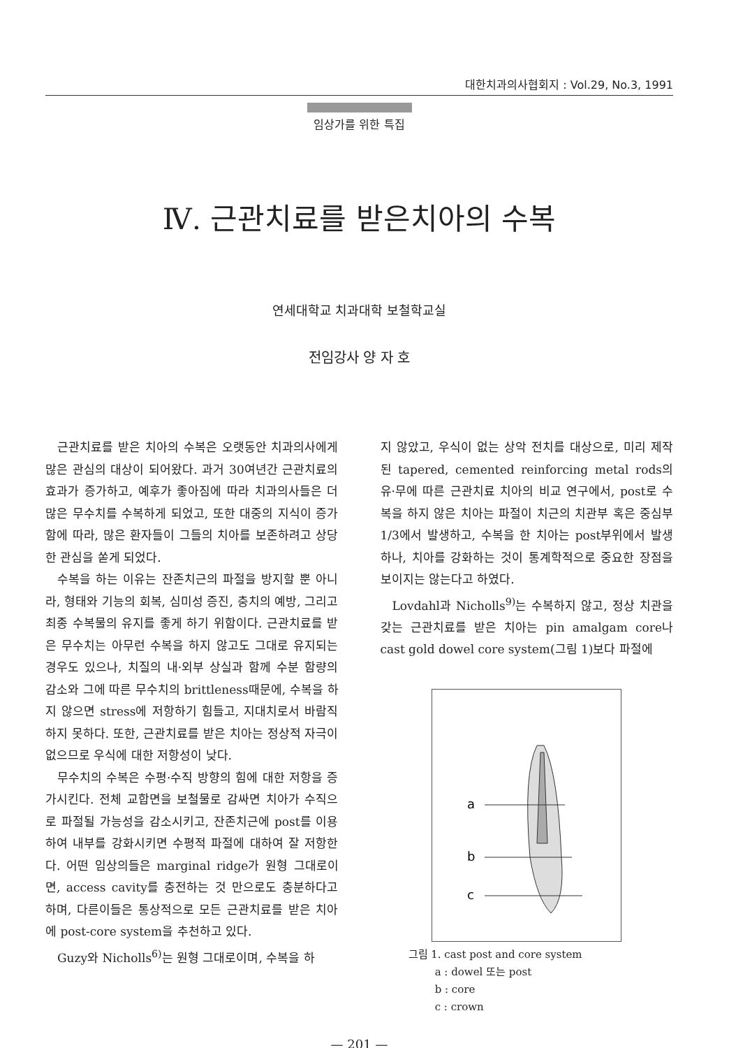대한치과의사협회지 : Vol.29, No.3, 1991
임상가를 위한 특집
Ⅳ. 근관치료를 받은치아의 수복
연세대학교 치과대학 보철학교실
전임강사 양 자 호
근관치료를 받은 치아의 수복은 오랫동안 치과의사에게 많은 관심의 대상이 되어왔다. 과거 30여년간 근관치료의 효과가 증가하고, 예후가 좋아짐에 따라 치과의사들은 더 많은 무수치를 수복하게 되었고, 또한 대중의 지식이 증가함에 따라, 많은 환자들이 그들의 치아를 보존하려고 상당한 관심을 쏟게 되었다.
수복을 하는 이유는 잔존치근의 파절을 방지할 뿐 아니라, 형태와 기능의 회복, 심미성 증진, 충치의 예방, 그리고 최종 수복물의 유지를 좋게 하기 위함이다. 근관치료를 받은 무수치는 아무런 수복을 하지 않고도 그대로 유지되는 경우도 있으나, 치질의 내·외부 상실과 함께 수분 함량의 감소와 그에 따른 무수치의 brittleness때문에, 수복을 하지 않으면 stress에 저항하기 힘들고, 지대치로서 바람직 하지 못하다. 또한, 근관치료를 받은 치아는 정상적 자극이 없으므로 우식에 대한 저항성이 낮다.
무수치의 수복은 수평·수직 방향의 힘에 대한 저항을 증가시킨다. 전체 교합면을 보철물로 감싸면 치아가 수직으로 파절될 가능성을 감소시키고, 잔존치근에 post를 이용하여 내부를 강화시키면 수평적 파절에 대하여 잘 저항한다. 어떤 임상의들은 marginal ridge가 원형 그대로이면, access cavity를 충전하는 것 만으로도 충분하다고 하며, 다른이들은 통상적으로 모든 근관치료를 받은 치아에 post-core system을 추천하고 있다.
Guzy와 Nicholls<sup>6)</sup>는 원형 그대로이며, 수복을 하
지 않았고, 우식이 없는 상악 전치를 대상으로, 미리 제작된 tapered, cemented reinforcing metal rods의 유·무에 따른 근관치료 치아의 비교 연구에서, post로 수복을 하지 않은 치아는 파절이 치근의 치관부 혹은 중심부 1/3에서 발생하고, 수복을 한 치아는 post부위에서 발생하나, 치아를 강화하는 것이 통계학적으로 중요한 장점을 보이지는 않는다고 하였다.
Lovdahl과 Nicholls<sup>9)</sup>는 수복하지 않고, 정상 치관을 갖는 근관치료를 받은 치아는 pin amalgam core나 cast gold dowel core system(그림 1)보다 파절에
a
b
c
그림 1. cast post and core system
a : dowel 또는 post
b : core
c : crown
— 201 —